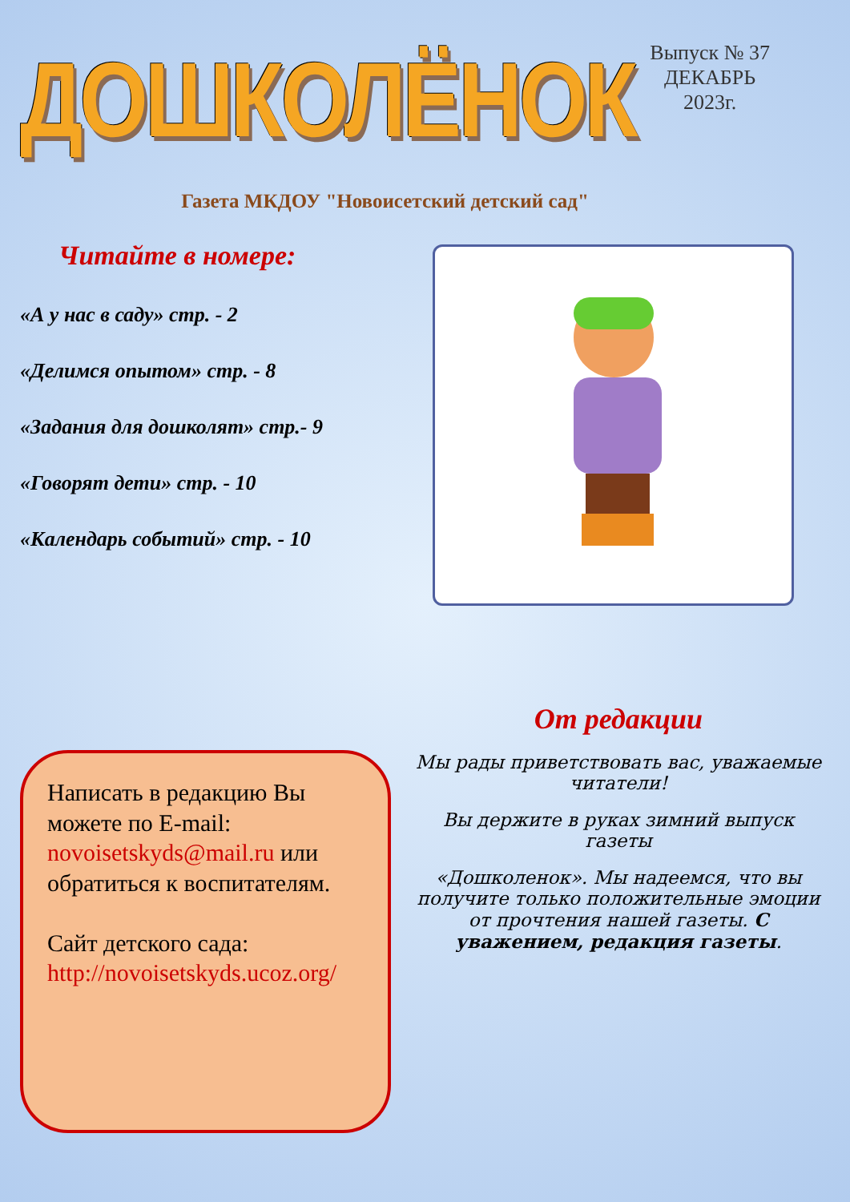ДОШКОЛЁНОК
Выпуск № 37
ДЕКАБРЬ
2023г.
Газета МКДОУ "Новоисетский детский сад"
Читайте в номере:
«А у нас в саду» стр. - 2
«Делимся опытом» стр. - 8
«Задания для дошколят» стр.- 9
«Говорят дети» стр. - 10
«Календарь событий» стр. - 10
Написать в редакцию Вы можете по E-mail: novoisetskyds@mail.ru или обратиться к воспитателям.
Сайт детского сада: http://novoisetskyds.ucoz.org/
От редакции
Мы рады приветствовать вас, уважаемые читатели!
Вы держите в руках зимний выпуск газеты
«Дошколенок». Мы надеемся, что вы получите только положительные эмоции от прочтения нашей газеты. С уважением, редакция газеты.